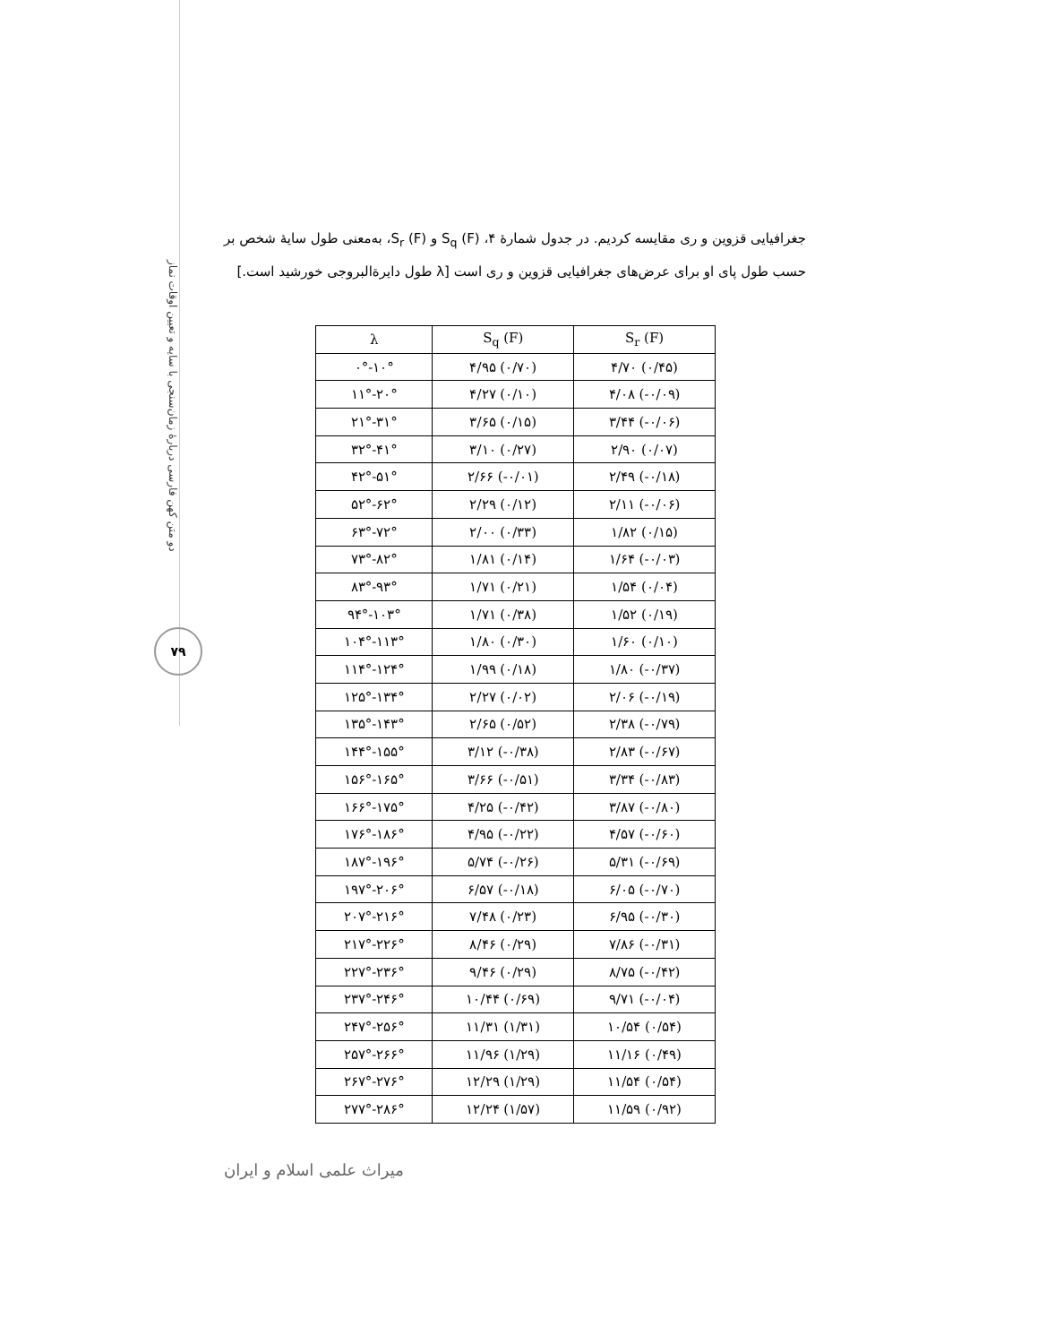دو متن کهن فارسی دربارهٔ زمان‌سنجی با سایه و تعیین اوقات نماز
۷۹
جغرافیایی قزوین و ری مقایسه کردیم. در جدول شمارهٔ ۴، S<sub>q</sub> (F) و S<sub>r</sub> (F)، به‌معنی طول سایهٔ شخص بر حسب طول پای او برای عرض‌های جغرافیایی قزوین و ری است [λ طول دایرةالبروجی خورشید است.]
| λ | S<sub>q</sub> (F) | S<sub>r</sub> (F) |
| --- | --- | --- |
| ۰°-۱۰° | ۴/۹۵ (۰/۷۰) | ۴/۷۰ (۰/۴۵) |
| ۱۱°-۲۰° | ۴/۲۷ (۰/۱۰) | ۴/۰۸ (-۰/۰۹) |
| ۲۱°-۳۱° | ۳/۶۵ (۰/۱۵) | ۳/۴۴ (-۰/۰۶) |
| ۳۲°-۴۱° | ۳/۱۰ (۰/۲۷) | ۲/۹۰ (۰/۰۷) |
| ۴۲°-۵۱° | ۲/۶۶ (-۰/۰۱) | ۲/۴۹ (-۰/۱۸) |
| ۵۲°-۶۲° | ۲/۲۹ (۰/۱۲) | ۲/۱۱ (-۰/۰۶) |
| ۶۳°-۷۲° | ۲/۰۰ (۰/۳۳) | ۱/۸۲ (۰/۱۵) |
| ۷۳°-۸۲° | ۱/۸۱ (۰/۱۴) | ۱/۶۴ (-۰/۰۳) |
| ۸۳°-۹۳° | ۱/۷۱ (۰/۲۱) | ۱/۵۴ (۰/۰۴) |
| ۹۴°-۱۰۳° | ۱/۷۱ (۰/۳۸) | ۱/۵۲ (۰/۱۹) |
| ۱۰۴°-۱۱۳° | ۱/۸۰ (۰/۳۰) | ۱/۶۰ (۰/۱۰) |
| ۱۱۴°-۱۲۴° | ۱/۹۹ (۰/۱۸) | ۱/۸۰ (-۰/۳۷) |
| ۱۲۵°-۱۳۴° | ۲/۲۷ (۰/۰۲) | ۲/۰۶ (-۰/۱۹) |
| ۱۳۵°-۱۴۳° | ۲/۶۵ (۰/۵۲) | ۲/۳۸ (-۰/۷۹) |
| ۱۴۴°-۱۵۵° | ۳/۱۲ (-۰/۳۸) | ۲/۸۳ (-۰/۶۷) |
| ۱۵۶°-۱۶۵° | ۳/۶۶ (-۰/۵۱) | ۳/۳۴ (-۰/۸۳) |
| ۱۶۶°-۱۷۵° | ۴/۲۵ (-۰/۴۲) | ۳/۸۷ (-۰/۸۰) |
| ۱۷۶°-۱۸۶° | ۴/۹۵ (-۰/۲۲) | ۴/۵۷ (-۰/۶۰) |
| ۱۸۷°-۱۹۶° | ۵/۷۴ (-۰/۲۶) | ۵/۳۱ (-۰/۶۹) |
| ۱۹۷°-۲۰۶° | ۶/۵۷ (-۰/۱۸) | ۶/۰۵ (-۰/۷۰) |
| ۲۰۷°-۲۱۶° | ۷/۴۸ (۰/۲۳) | ۶/۹۵ (-۰/۳۰) |
| ۲۱۷°-۲۲۶° | ۸/۴۶ (۰/۲۹) | ۷/۸۶ (-۰/۳۱) |
| ۲۲۷°-۲۳۶° | ۹/۴۶ (۰/۲۹) | ۸/۷۵ (-۰/۴۲) |
| ۲۳۷°-۲۴۶° | ۱۰/۴۴ (۰/۶۹) | ۹/۷۱ (-۰/۰۴) |
| ۲۴۷°-۲۵۶° | ۱۱/۳۱ (۱/۳۱) | ۱۰/۵۴ (۰/۵۴) |
| ۲۵۷°-۲۶۶° | ۱۱/۹۶ (۱/۲۹) | ۱۱/۱۶ (۰/۴۹) |
| ۲۶۷°-۲۷۶° | ۱۲/۲۹ (۱/۲۹) | ۱۱/۵۴ (۰/۵۴) |
| ۲۷۷°-۲۸۶° | ۱۲/۲۴ (۱/۵۷) | ۱۱/۵۹ (۰/۹۲) |
میراث علمی اسلام و ایران